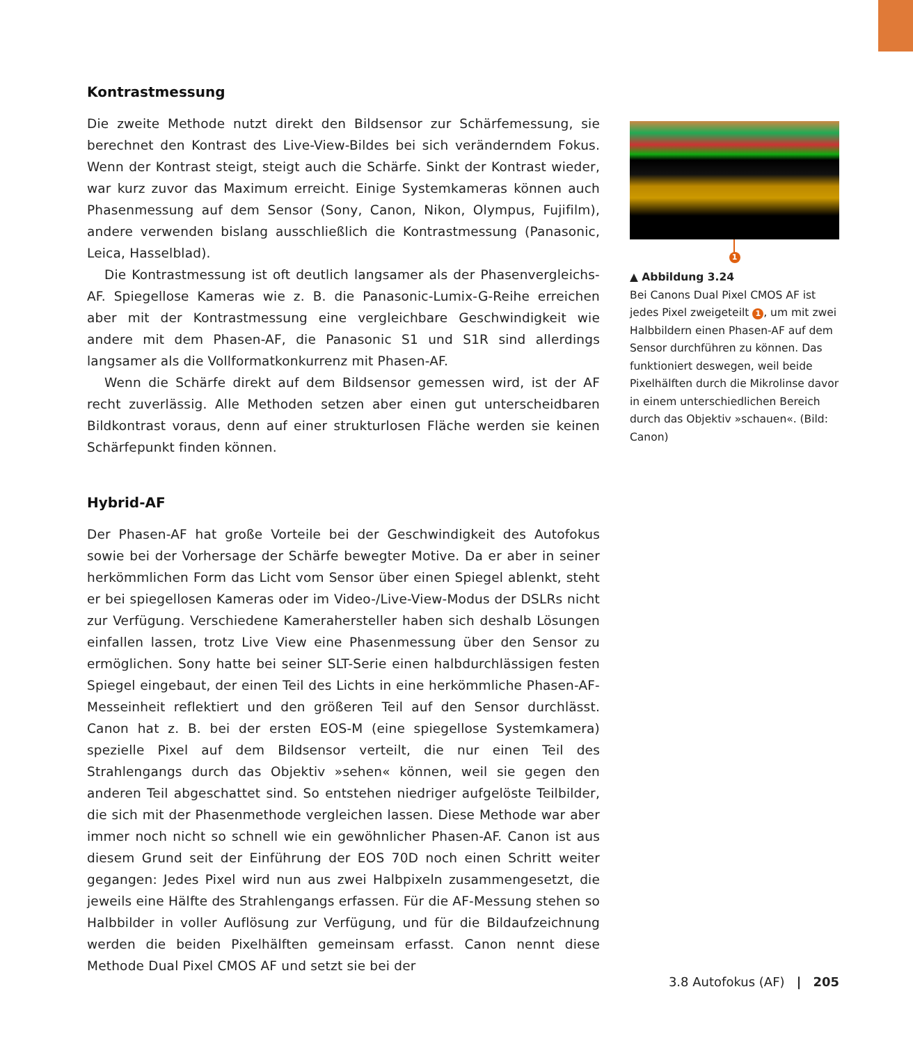Kontrastmessung
Die zweite Methode nutzt direkt den Bildsensor zur Schärfemessung, sie berechnet den Kontrast des Live-View-Bildes bei sich veränderndem Fokus. Wenn der Kontrast steigt, steigt auch die Schärfe. Sinkt der Kontrast wieder, war kurz zuvor das Maximum erreicht. Einige Systemkameras können auch Phasenmessung auf dem Sensor (Sony, Canon, Nikon, Olympus, Fujifilm), andere verwenden bislang ausschließlich die Kontrastmessung (Panasonic, Leica, Hasselblad).
Die Kontrastmessung ist oft deutlich langsamer als der Phasenvergleichs-AF. Spiegellose Kameras wie z. B. die Panasonic-Lumix-G-Reihe erreichen aber mit der Kontrastmessung eine vergleichbare Geschwindigkeit wie andere mit dem Phasen-AF, die Panasonic S1 und S1R sind allerdings langsamer als die Vollformatkonkurrenz mit Phasen-AF.
Wenn die Schärfe direkt auf dem Bildsensor gemessen wird, ist der AF recht zuverlässig. Alle Methoden setzen aber einen gut unterscheidbaren Bildkontrast voraus, denn auf einer strukturlosen Fläche werden sie keinen Schärfepunkt finden können.
Hybrid-AF
Der Phasen-AF hat große Vorteile bei der Geschwindigkeit des Autofokus sowie bei der Vorhersage der Schärfe bewegter Motive. Da er aber in seiner herkömmlichen Form das Licht vom Sensor über einen Spiegel ablenkt, steht er bei spiegellosen Kameras oder im Video-/Live-View-Modus der DSLRs nicht zur Verfügung. Verschiedene Kamerahersteller haben sich deshalb Lösungen einfallen lassen, trotz Live View eine Phasenmessung über den Sensor zu ermöglichen. Sony hatte bei seiner SLT-Serie einen halbdurchlässigen festen Spiegel eingebaut, der einen Teil des Lichts in eine herkömmliche Phasen-AF-Messeinheit reflektiert und den größeren Teil auf den Sensor durchlässt. Canon hat z. B. bei der ersten EOS-M (eine spiegellose Systemkamera) spezielle Pixel auf dem Bildsensor verteilt, die nur einen Teil des Strahlengangs durch das Objektiv »sehen« können, weil sie gegen den anderen Teil abgeschattet sind. So entstehen niedriger aufgelöste Teilbilder, die sich mit der Phasenmethode vergleichen lassen. Diese Methode war aber immer noch nicht so schnell wie ein gewöhnlicher Phasen-AF. Canon ist aus diesem Grund seit der Einführung der EOS 70D noch einen Schritt weiter gegangen: Jedes Pixel wird nun aus zwei Halbpixeln zusammengesetzt, die jeweils eine Hälfte des Strahlengangs erfassen. Für die AF-Messung stehen so Halbbilder in voller Auflösung zur Verfügung, und für die Bildaufzeichnung werden die beiden Pixelhälften gemeinsam erfasst. Canon nennt diese Methode Dual Pixel CMOS AF und setzt sie bei der
1
▲ Abbildung 3.24
Bei Canons Dual Pixel CMOS AF ist jedes Pixel zweigeteilt 1, um mit zwei Halbbildern einen Phasen-AF auf dem Sensor durchführen zu können. Das funktioniert deswegen, weil beide Pixelhälften durch die Mikrolinse davor in einem unterschiedlichen Bereich durch das Objektiv »schauen«. (Bild: Canon)
3.8 Autofokus (AF) | 205